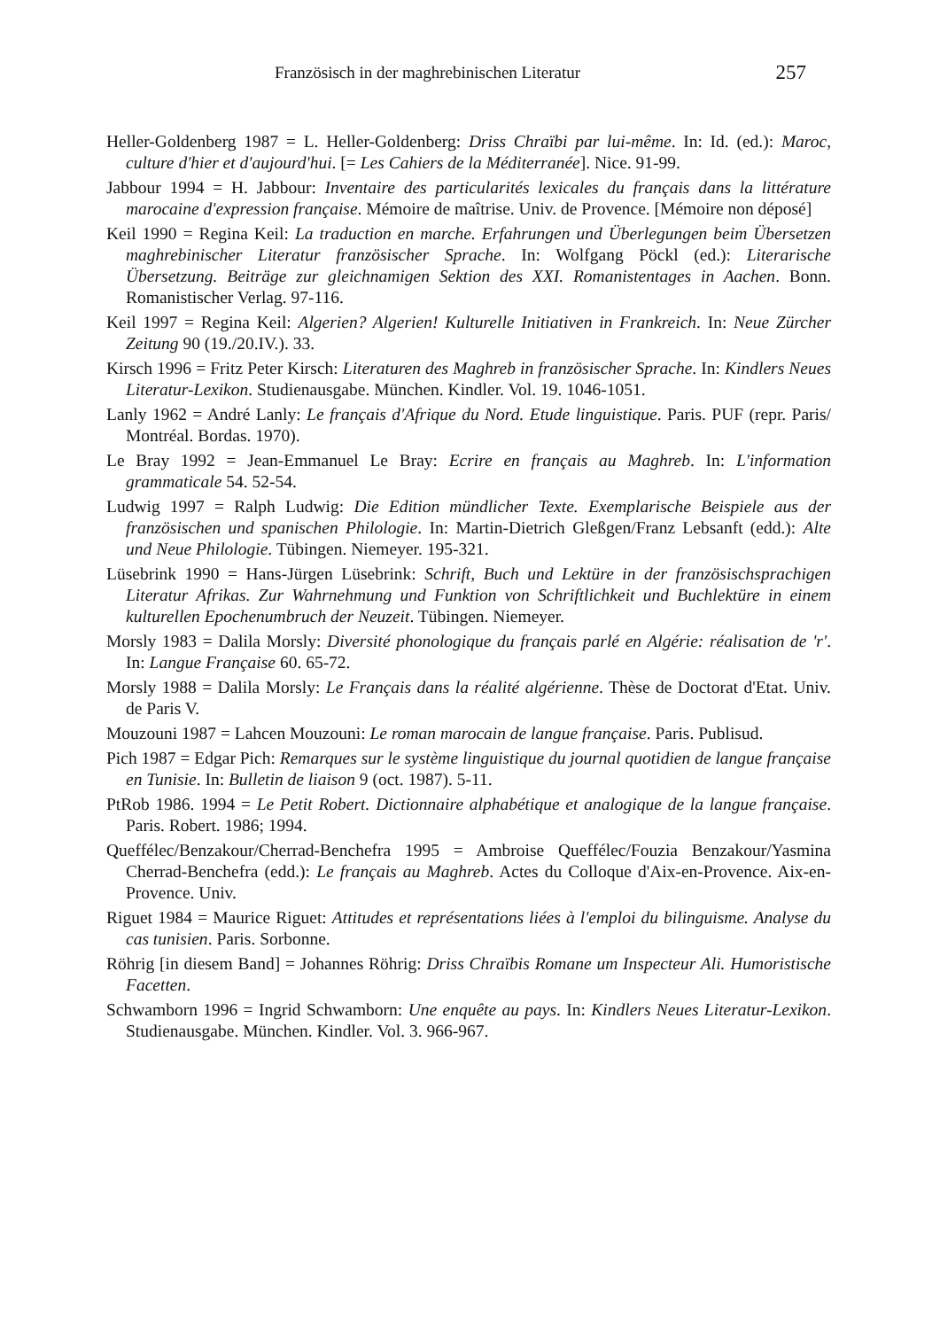Französisch in der maghrebinischen Literatur 257
Heller-Goldenberg 1987 = L. Heller-Goldenberg: Driss Chraïbi par lui-même. In: Id. (ed.): Maroc, culture d'hier et d'aujourd'hui. [= Les Cahiers de la Méditerranée]. Nice. 91-99.
Jabbour 1994 = H. Jabbour: Inventaire des particularités lexicales du français dans la littérature marocaine d'expression française. Mémoire de maîtrise. Univ. de Provence. [Mémoire non déposé]
Keil 1990 = Regina Keil: La traduction en marche. Erfahrungen und Überlegungen beim Übersetzen maghrebinischer Literatur französischer Sprache. In: Wolfgang Pöckl (ed.): Literarische Übersetzung. Beiträge zur gleichnamigen Sektion des XXI. Romanistentages in Aachen. Bonn. Romanistischer Verlag. 97-116.
Keil 1997 = Regina Keil: Algerien? Algerien! Kulturelle Initiativen in Frankreich. In: Neue Zürcher Zeitung 90 (19./20.IV.). 33.
Kirsch 1996 = Fritz Peter Kirsch: Literaturen des Maghreb in französischer Sprache. In: Kindlers Neues Literatur-Lexikon. Studienausgabe. München. Kindler. Vol. 19. 1046-1051.
Lanly 1962 = André Lanly: Le français d'Afrique du Nord. Etude linguistique. Paris. PUF (repr. Paris/ Montréal. Bordas. 1970).
Le Bray 1992 = Jean-Emmanuel Le Bray: Ecrire en français au Maghreb. In: L'information grammaticale 54. 52-54.
Ludwig 1997 = Ralph Ludwig: Die Edition mündlicher Texte. Exemplarische Beispiele aus der französischen und spanischen Philologie. In: Martin-Dietrich Gleßgen/Franz Lebsanft (edd.): Alte und Neue Philologie. Tübingen. Niemeyer. 195-321.
Lüsebrink 1990 = Hans-Jürgen Lüsebrink: Schrift, Buch und Lektüre in der französischsprachigen Literatur Afrikas. Zur Wahrnehmung und Funktion von Schriftlichkeit und Buchlektüre in einem kulturellen Epochenumbruch der Neuzeit. Tübingen. Niemeyer.
Morsly 1983 = Dalila Morsly: Diversité phonologique du français parlé en Algérie: réalisation de 'r'. In: Langue Française 60. 65-72.
Morsly 1988 = Dalila Morsly: Le Français dans la réalité algérienne. Thèse de Doctorat d'Etat. Univ. de Paris V.
Mouzouni 1987 = Lahcen Mouzouni: Le roman marocain de langue française. Paris. Publisud.
Pich 1987 = Edgar Pich: Remarques sur le système linguistique du journal quotidien de langue française en Tunisie. In: Bulletin de liaison 9 (oct. 1987). 5-11.
PtRob 1986. 1994 = Le Petit Robert. Dictionnaire alphabétique et analogique de la langue française. Paris. Robert. 1986; 1994.
Queffélec/Benzakour/Cherrad-Benchefra 1995 = Ambroise Queffélec/Fouzia Benzakour/Yasmina Cherrad-Benchefra (edd.): Le français au Maghreb. Actes du Colloque d'Aix-en-Provence. Aix-en-Provence. Univ.
Riguet 1984 = Maurice Riguet: Attitudes et représentations liées à l'emploi du bilinguisme. Analyse du cas tunisien. Paris. Sorbonne.
Röhrig [in diesem Band] = Johannes Röhrig: Driss Chraïbis Romane um Inspecteur Ali. Humoristische Facetten.
Schwamborn 1996 = Ingrid Schwamborn: Une enquête au pays. In: Kindlers Neues Literatur-Lexikon. Studienausgabe. München. Kindler. Vol. 3. 966-967.